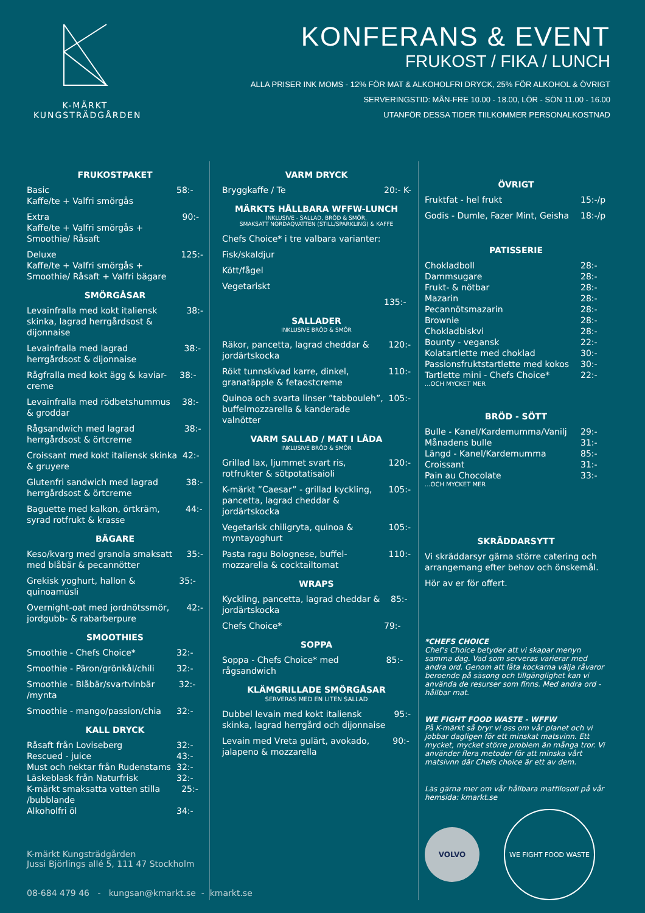K-MÄRKT
KUNGSTRÄDGÅRDEN
KONFERANS & EVENT
FRUKOST / FIKA / LUNCH
ALLA PRISER INK MOMS - 12% FÖR MAT & ALKOHOLFRI DRYCK, 25% FÖR ALKOHOL & ÖVRIGT
SERVERINGSTID: MÅN-FRE 10.00 - 18.00, LÖR - SÖN 11.00 - 16.00
UTANFÖR DESSA TIDER TIILKOMMER PERSONALKOSTNAD
FRUKOSTPAKET
Basic
Kaffe/te + Valfri smörgås 58:-
Extra
Kaffe/te + Valfri smörgås + Smoothie/ Råsaft 90:-
Deluxe
Kaffe/te + Valfri smörgås + Smoothie/ Råsaft + Valfri bägare 125:-
SMÖRGÅSAR
Levainfralla med kokt italiensk skinka, lagrad herrgårdsost & dijonnaise 38:-
Levainfralla med lagrad herrgårdsost & dijonnaise 38:-
Rågfralla med kokt ägg & kaviar-creme 38:-
Levainfralla med rödbetshummus & groddar 38:-
Rågsandwich med lagrad herrgårdsost & örtcreme 38:-
Croissant med kokt italiensk skinka & gruyere 42:-
Glutenfri sandwich med lagrad herrgårdsost & örtcreme 38:-
Baguette med kalkon, örtkräm, syrad rotfrukt & krasse 44:-
BÄGARE
Keso/kvarg med granola smaksatt med blåbär & pecannötter 35:-
Grekisk yoghurt, hallon & quinoamüsli 35:-
Overnight-oat med jordnötssmör, jordgubb- & rabarberpure 42:-
SMOOTHIES
Smoothie - Chefs Choice* 32:-
Smoothie - Päron/grönkål/chili 32:-
Smoothie - Blåbär/svartvinbär /mynta 32:-
Smoothie - mango/passion/chia 32:-
KALL DRYCK
Råsaft från Loviseberg 32:-
Rescued - juice 43:-
Must och nektar från Rudenstams 32:-
Läskeblask från Naturfrisk 32:-
K-märkt smaksatta vatten stilla /bubblande 25:-
Alkoholfri öl 34:-
VARM DRYCK
Bryggkaffe / Te 20:- K-
MÄRKTS HÅLLBARA WFFW-LUNCH
INKLUSIVE - SALLAD, BRÖD & SMÖR,
SMAKSATT NORDAQVATTEN (STILL/SPARKLING) & KAFFE
Chefs Choice* i tre valbara varianter:
Fisk/skaldjur
Kött/fågel
Vegetariskt
135:-
SALLADER
INKLUSIVE BRÖD & SMÖR
Räkor, pancetta, lagrad cheddar & jordärtskocka 120:-
Rökt tunnskivad karre, dinkel, granatäpple & fetaostcreme 110:-
Quinoa och svarta linser ”tabbouleh”, buffelmozzarella & kanderade valnötter 105:-
VARM SALLAD / MAT I LÅDA
INKLUSIVE BRÖD & SMÖR
Grillad lax, ljummet svart ris, rotfrukter & sötpotatisaioli 120:-
K-märkt ”Caesar” - grillad kyckling, pancetta, lagrad cheddar & jordärtskocka 105:-
Vegetarisk chiligryta, quinoa & myntayoghurt 105:-
Pasta ragu Bolognese, buffel-mozzarella & cocktailtomat 110:-
WRAPS
Kyckling, pancetta, lagrad cheddar & jordärtskocka 85:-
Chefs Choice* 79:-
SOPPA
Soppa - Chefs Choice* med rågsandwich 85:-
KLÄMGRILLADE SMÖRGÅSAR
SERVERAS MED EN LITEN SALLAD
Dubbel levain med kokt italiensk skinka, lagrad herrgård och dijonnaise 95:-
Levain med Vreta gulärt, avokado, jalapeno & mozzarella 90:-
ÖVRIGT
Fruktfat - hel frukt 15:-/p
Godis - Dumle, Fazer Mint, Geisha 18:-/p
PATISSERIE
Chokladboll 28:-
Dammsugare 28:-
Frukt- & nötbar 28:-
Mazarin 28:-
Pecannötsmazarin 28:-
Brownie 28:-
Chokladbiskvi 28:-
Bounty - vegansk 22:-
Kolatartlette med choklad 30:-
Passionsfruktstartlette med kokos 30:-
Tartlette mini - Chefs Choice* 22:-
...OCH MYCKET MER
BRÖD - SÖTT
Bulle - Kanel/Kardemumma/Vanilj 29:-
Månadens bulle 31:-
Längd - Kanel/Kardemumma 85:-
Croissant 31:-
Pain au Chocolate 33:-
...OCH MYCKET MER
SKRÄDDARSYTT
Vi skräddarsyr gärna större catering och arrangemang efter behov och önskemål.
Hör av er för offert.
*CHEFS CHOICE
Chef's Choice betyder att vi skapar menyn samma dag. Vad som serveras varierar med andra ord. Genom att låta kockarna välja råvaror beroende på säsong och tillgänglighet kan vi använda de resurser som finns. Med andra ord - hållbar mat.
WE FIGHT FOOD WASTE - WFFW
På K-märkt så bryr vi oss om vår planet och vi jobbar dagligen för ett minskat matsvinn. Ett mycket, mycket större problem än många tror. Vi använder flera metoder för att minska vårt matsivnn där Chefs choice är ett av dem.
Läs gärna mer om vår hållbara matfilosofi på vår hemsida: kmarkt.se
VOLVO
WE FIGHT FOOD WASTE
K-märkt Kungsträdgården
Jussi Björlings allé 5, 111 47 Stockholm
08-684 479 46 - kungsan@kmarkt.se - kmarkt.se